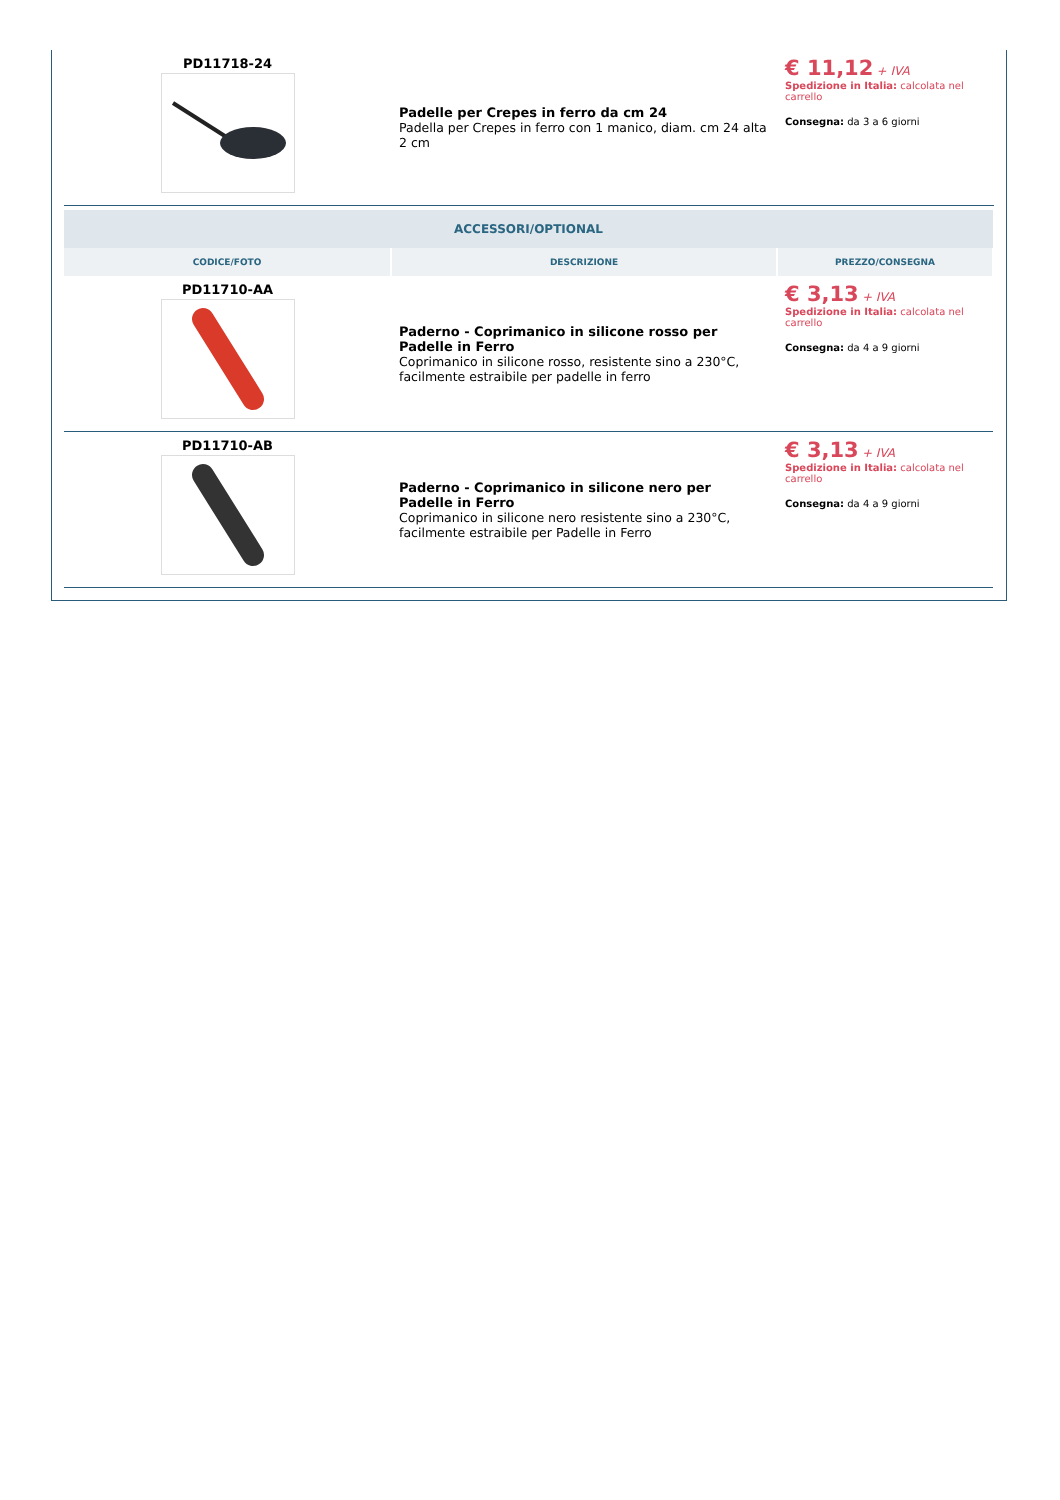| PD11718-24 | Padelle per Crepes in ferro da cm 24 Padella per Crepes in ferro con 1 manico, diam. cm 24 alta 2 cm | € 11,12 + IVA Spedizione in Italia: calcolata nel carrello Consegna: da 3 a 6 giorni |
| ACCESSORI/OPTIONAL | | |
| CODICE/FOTO | DESCRIZIONE | PREZZO/CONSEGNA |
| PD11710-AA | Paderno - Coprimanico in silicone rosso per Padelle in Ferro Coprimanico in silicone rosso, resistente sino a 230°C, facilmente estraibile per padelle in ferro | € 3,13 + IVA Spedizione in Italia: calcolata nel carrello Consegna: da 4 a 9 giorni |
| PD11710-AB | Paderno - Coprimanico in silicone nero per Padelle in Ferro Coprimanico in silicone nero resistente sino a 230°C, facilmente estraibile per Padelle in Ferro | € 3,13 + IVA Spedizione in Italia: calcolata nel carrello Consegna: da 4 a 9 giorni |